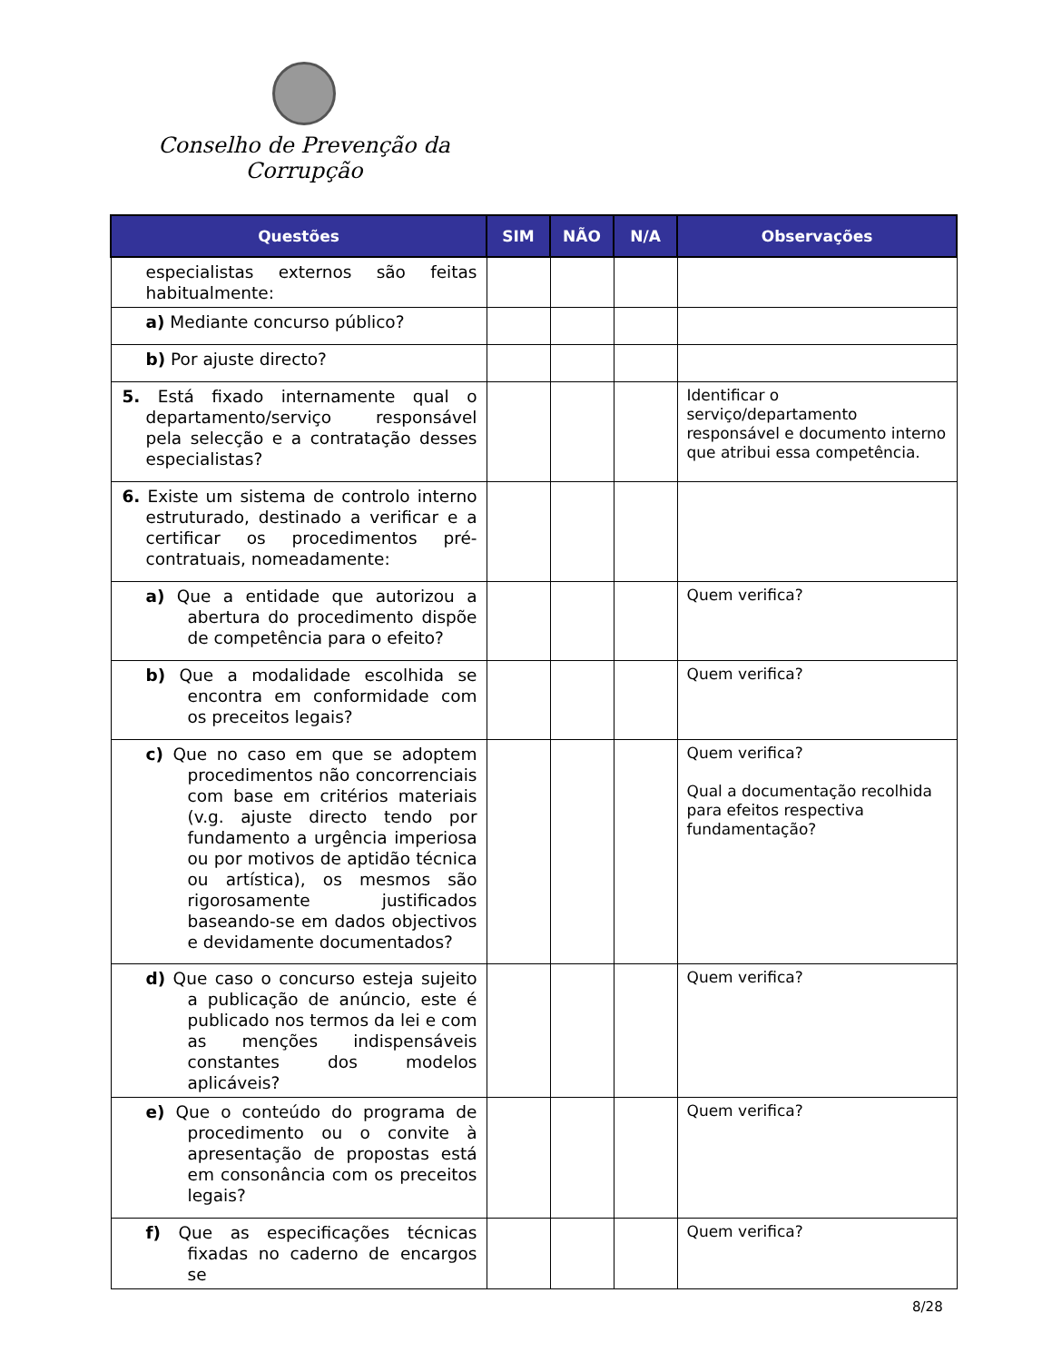Conselho de Prevenção da Corrupção
| Questões | SIM | NÃO | N/A | Observações |
| --- | --- | --- | --- | --- |
| especialistas externos são feitas habitualmente: | | | | |
| a) Mediante concurso público? | | | | |
| b) Por ajuste directo? | | | | |
| 5. Está fixado internamente qual o departamento/serviço responsável pela selecção e a contratação desses especialistas? | | | | Identificar o serviço/departamento responsável e documento interno que atribui essa competência. |
| 6. Existe um sistema de controlo interno estruturado, destinado a verificar e a certificar os procedimentos pré-contratuais, nomeadamente: | | | | |
| a) Que a entidade que autorizou a abertura do procedimento dispõe de competência para o efeito? | | | | Quem verifica? |
| b) Que a modalidade escolhida se encontra em conformidade com os preceitos legais? | | | | Quem verifica? |
| c) Que no caso em que se adoptem procedimentos não concorrenciais com base em critérios materiais (v.g. ajuste directo tendo por fundamento a urgência imperiosa ou por motivos de aptidão técnica ou artística), os mesmos são rigorosamente justificados baseando-se em dados objectivos e devidamente documentados? | | | | Quem verifica? Qual a documentação recolhida para efeitos respectiva fundamentação? |
| d) Que caso o concurso esteja sujeito a publicação de anúncio, este é publicado nos termos da lei e com as menções indispensáveis constantes dos modelos aplicáveis? | | | | Quem verifica? |
| e) Que o conteúdo do programa de procedimento ou o convite à apresentação de propostas está em consonância com os preceitos legais? | | | | Quem verifica? |
| f) Que as especificações técnicas fixadas no caderno de encargos se | | | | Quem verifica? |
8/28